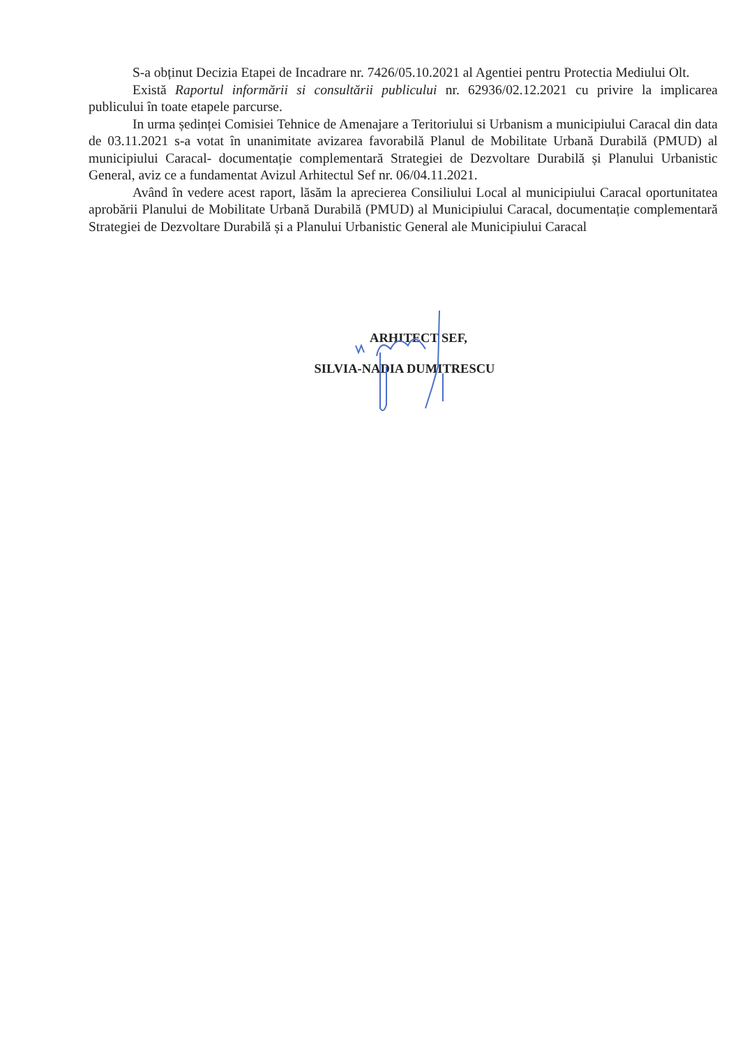S-a obținut Decizia Etapei de Incadrare nr. 7426/05.10.2021 al Agentiei pentru Protectia Mediului Olt.
Există Raportul informării si consultării publicului nr. 62936/02.12.2021 cu privire la implicarea publicului în toate etapele parcurse.
In urma ședinței Comisiei Tehnice de Amenajare a Teritoriului si Urbanism a municipiului Caracal din data de 03.11.2021 s-a votat în unanimitate avizarea favorabilă Planul de Mobilitate Urbană Durabilă (PMUD) al municipiului Caracal- documentație complementară Strategiei de Dezvoltare Durabilă și Planului Urbanistic General, aviz ce a fundamentat Avizul Arhitectul Sef nr. 06/04.11.2021.
Având în vedere acest raport, lăsăm la aprecierea Consiliului Local al municipiului Caracal oportunitatea aprobării Planului de Mobilitate Urbană Durabilă (PMUD) al Municipiului Caracal, documentație complementară Strategiei de Dezvoltare Durabilă și a Planului Urbanistic General ale Municipiului Caracal
ARHITECT SEF,
SILVIA-NADIA DUMITRESCU